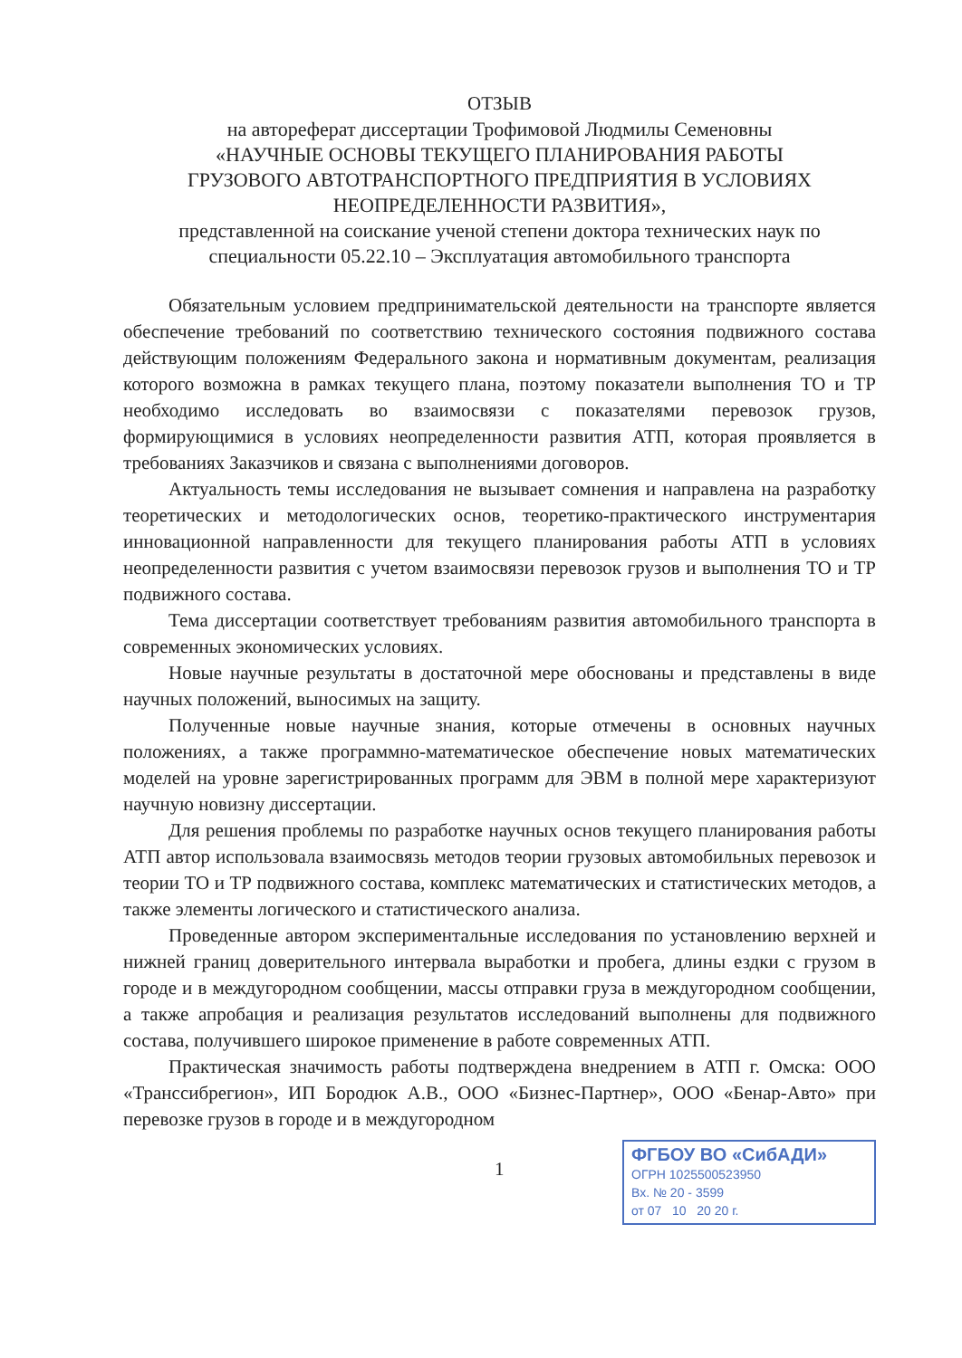ОТЗЫВ
на автореферат диссертации Трофимовой Людмилы Семеновны
«НАУЧНЫЕ ОСНОВЫ ТЕКУЩЕГО ПЛАНИРОВАНИЯ РАБОТЫ
ГРУЗОВОГО АВТОТРАНСПОРТНОГО ПРЕДПРИЯТИЯ В УСЛОВИЯХ
НЕОПРЕДЕЛЕННОСТИ РАЗВИТИЯ»,
представленной на соискание ученой степени доктора технических наук по
специальности 05.22.10 – Эксплуатация автомобильного транспорта
Обязательным условием предпринимательской деятельности на транспорте является обеспечение требований по соответствию технического состояния подвижного состава действующим положениям Федерального закона и нормативным документам, реализация которого возможна в рамках текущего плана, поэтому показатели выполнения ТО и ТР необходимо исследовать во взаимосвязи с показателями перевозок грузов, формирующимися в условиях неопределенности развития АТП, которая проявляется в требованиях Заказчиков и связана с выполнениями договоров.
Актуальность темы исследования не вызывает сомнения и направлена на разработку теоретических и методологических основ, теоретико-практического инструментария инновационной направленности для текущего планирования работы АТП в условиях неопределенности развития с учетом взаимосвязи перевозок грузов и выполнения ТО и ТР подвижного состава.
Тема диссертации соответствует требованиям развития автомобильного транспорта в современных экономических условиях.
Новые научные результаты в достаточной мере обоснованы и представлены в виде научных положений, выносимых на защиту.
Полученные новые научные знания, которые отмечены в основных научных положениях, а также программно-математическое обеспечение новых математических моделей на уровне зарегистрированных программ для ЭВМ в полной мере характеризуют научную новизну диссертации.
Для решения проблемы по разработке научных основ текущего планирования работы АТП автор использовала взаимосвязь методов теории грузовых автомобильных перевозок и теории ТО и ТР подвижного состава, комплекс математических и статистических методов, а также элементы логического и статистического анализа.
Проведенные автором экспериментальные исследования по установлению верхней и нижней границ доверительного интервала выработки и пробега, длины ездки с грузом в городе и в междугородном сообщении, массы отправки груза в междугородном сообщении, а также апробация и реализация результатов исследований выполнены для подвижного состава, получившего широкое применение в работе современных АТП.
Практическая значимость работы подтверждена внедрением в АТП г. Омска: ООО «Транссибрегион», ИП Бородюк А.В., ООО «Бизнес-Партнер», ООО «Бенар-Авто» при перевозке грузов в городе и в междугородном
1
ФГБОУ ВО «СибАДИ»
ОГРН 1025500523950
Вх. № 20 - 3599
от 07 10 20 20 г.